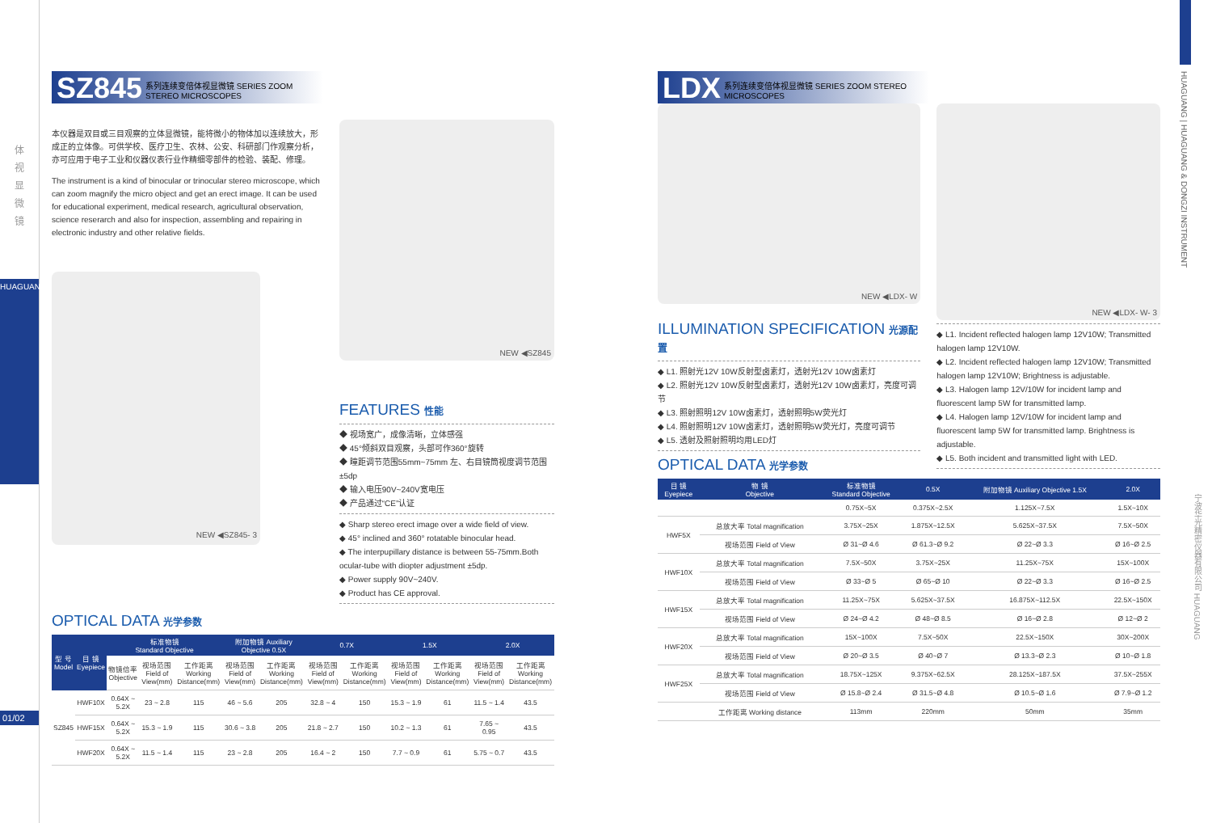体
视
显
微
镜
HUAGUANG
01/02
SZ845 系列连续变倍体视显微镜 SERIES ZOOM STEREO MICROSCOPES
本仪器是双目或三目观察的立体显微镜，能将微小的物体加以连续放大，形成正的立体像。可供学校、医疗卫生、农林、公安、科研部门作观察分析，亦可应用于电子工业和仪器仪表行业作精细零部件的检验、装配、修理。
The instrument is a kind of binocular or trinocular stereo microscope, which can zoom magnify the micro object and get an erect image. It can be used for educational experiment, medical research, agricultural observation, science reserarch and also for inspection, assembling and repairing in electronic industry and other relative fields.
NEW ◀SZ845- 3
NEW ◀SZ845
FEATURES 性能
◆ 视场宽广，成像清晰，立体感强
◆ 45°倾斜双目观察，头部可作360°旋转
◆ 瞳距调节范围55mm~75mm 左、右目镜筒视度调节范围±5dp
◆ 输入电压90V~240V宽电压
◆ 产品通过“CE”认证
◆ Sharp stereo erect image over a wide field of view.
◆ 45° inclined and 360° rotatable binocular head.
◆ The interpupillary distance is between 55-75mm.Both ocular-tube with diopter adjustment ±5dp.
◆ Power supply 90V~240V.
◆ Product has CE approval.
OPTICAL DATA 光学参数
| 型 号 Model | 目 镜 Eyepiece | 标准物镜 Standard Objective | | | 附加物镜 Auxiliary Objective 0.5X | | 0.7X | | 1.5X | | 2.0X | |
| --- | --- | --- | --- | --- | --- | --- | --- | --- | --- | --- | --- | --- |
| | | 物镜倍率 Objective | 视场范围 Field of View(mm) | 工作距离 Working Distance(mm) | 视场范围 Field of View(mm) | 工作距离 Working Distance(mm) | 视场范围 Field of View(mm) | 工作距离 Working Distance(mm) | 视场范围 Field of View(mm) | 工作距离 Working Distance(mm) | 视场范围 Field of View(mm) | 工作距离 Working Distance(mm) |
| SZ845 | HWF10X | 0.64X ~ 5.2X | 23 ~ 2.8 | 115 | 46 ~ 5.6 | 205 | 32.8 ~ 4 | 150 | 15.3 ~ 1.9 | 61 | 11.5 ~ 1.4 | 43.5 |
| | HWF15X | 0.64X ~ 5.2X | 15.3 ~ 1.9 | 115 | 30.6 ~ 3.8 | 205 | 21.8 ~ 2.7 | 150 | 10.2 ~ 1.3 | 61 | 7.65 ~ 0.95 | 43.5 |
| | HWF20X | 0.64X ~ 5.2X | 11.5 ~ 1.4 | 115 | 23 ~ 2.8 | 205 | 16.4 ~ 2 | 150 | 7.7 ~ 0.9 | 61 | 5.75 ~ 0.7 | 43.5 |
LDX 系列连续变倍体视显微镜 SERIES ZOOM STEREO MICROSCOPES
NEW ◀LDX- W
ILLUMINATION SPECIFICATION 光源配置
◆ L1. 照射光12V 10W反射型卤素灯，透射光12V 10W卤素灯
◆ L2. 照射光12V 10W反射型卤素灯，透射光12V 10W卤素灯，亮度可调节
◆ L3. 照射照明12V 10W卤素灯，透射照明5W荧光灯
◆ L4. 照射照明12V 10W卤素灯，透射照明5W荧光灯，亮度可调节
◆ L5. 透射及照射照明均用LED灯
OPTICAL DATA 光学参数
NEW ◀LDX- W- 3
◆ L1. Incident reflected halogen lamp 12V10W; Transmitted halogen lamp 12V10W.
◆ L2. Incident reflected halogen lamp 12V10W; Transmitted halogen lamp 12V10W; Brightness is adjustable.
◆ L3. Halogen lamp 12V/10W for incident lamp and fluorescent lamp 5W for transmitted lamp.
◆ L4. Halogen lamp 12V/10W for incident lamp and fluorescent lamp 5W for transmitted lamp. Brightness is adjustable.
◆ L5. Both incident and transmitted light with LED.
| 目 镜 Eyepiece | 物 镜 Objective | 标准物镜 Standard Objective | 0.5X | 附加物镜 Auxiliary Objective 1.5X | 2.0X |
| --- | --- | --- | --- | --- | --- |
| | | 0.75X~5X | 0.375X~2.5X | 1.125X~7.5X | 1.5X~10X |
| HWF5X | 总放大率 Total magnification | 3.75X~25X | 1.875X~12.5X | 5.625X~37.5X | 7.5X~50X |
| | 视场范围 Field of View | Ø 31~Ø 4.6 | Ø 61.3~Ø 9.2 | Ø 22~Ø 3.3 | Ø 16~Ø 2.5 |
| HWF10X | 总放大率 Total magnification | 7.5X~50X | 3.75X~25X | 11.25X~75X | 15X~100X |
| | 视场范围 Field of View | Ø 33~Ø 5 | Ø 65~Ø 10 | Ø 22~Ø 3.3 | Ø 16~Ø 2.5 |
| HWF15X | 总放大率 Total magnification | 11.25X~75X | 5.625X~37.5X | 16.875X~112.5X | 22.5X~150X |
| | 视场范围 Field of View | Ø 24~Ø 4.2 | Ø 48~Ø 8.5 | Ø 16~Ø 2.8 | Ø 12~Ø 2 |
| HWF20X | 总放大率 Total magnification | 15X~100X | 7.5X~50X | 22.5X~150X | 30X~200X |
| | 视场范围 Field of View | Ø 20~Ø 3.5 | Ø 40~Ø 7 | Ø 13.3~Ø 2.3 | Ø 10~Ø 1.8 |
| HWF25X | 总放大率 Total magnification | 18.75X~125X | 9.375X~62.5X | 28.125X~187.5X | 37.5X~255X |
| | 视场范围 Field of View | Ø 15.8~Ø 2.4 | Ø 31.5~Ø 4.8 | Ø 10.5~Ø 1.6 | Ø 7.9~Ø 1.2 |
| | 工作距离 Working distance | 113mm | 220mm | 50mm | 35mm |
HUAGUANG | HUAGUANG & DONGZI INSTRUMENT
宁波华光精密仪器有限公司 HUAGUANG